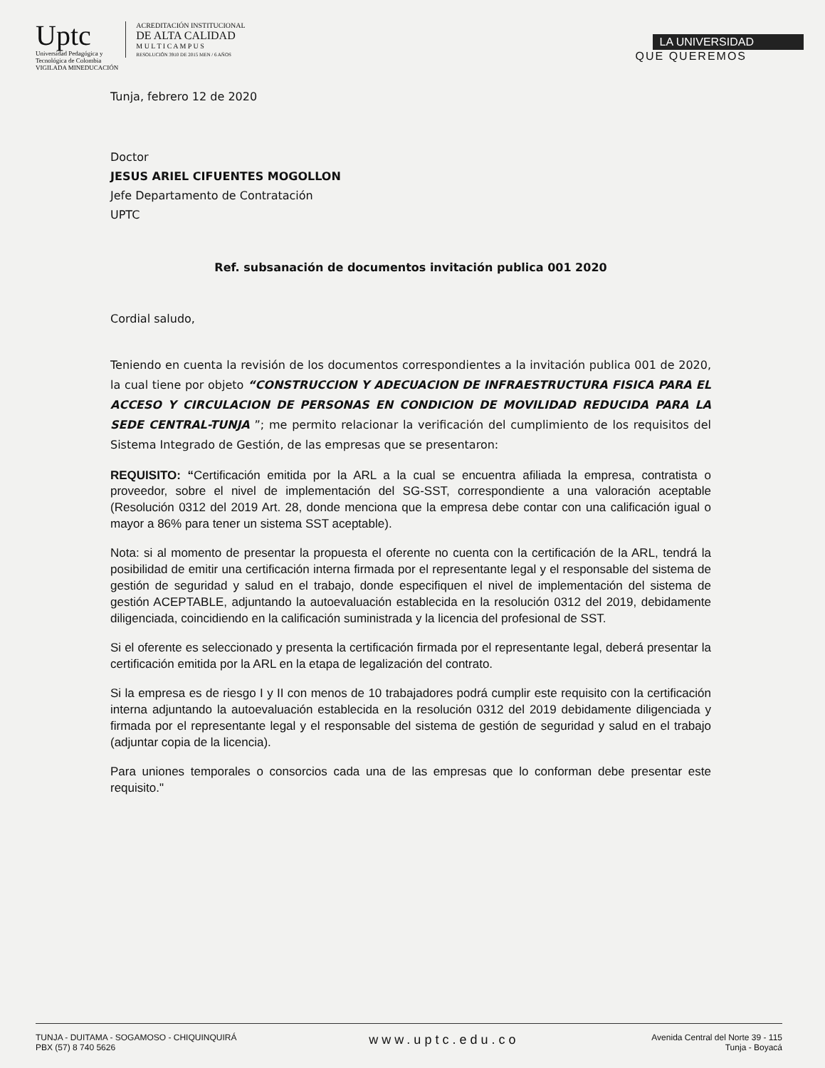Uptc
Universidad Pedagógica y
Tecnológica de Colombia
VIGILADA MINEDUCACIÓN
ACREDITACIÓN INSTITUCIONAL
DE ALTA CALIDAD
M U L T I C A M P U S
RESOLUCIÓN 3910 DE 2015 MEN / 6 AÑOS
LA UNIVERSIDAD
QUE QUEREMOS
Tunja, febrero 12 de 2020
Doctor
JESUS ARIEL CIFUENTES MOGOLLON
Jefe Departamento de Contratación
UPTC
Ref. subsanación de documentos invitación publica 001 2020
Cordial saludo,
Teniendo en cuenta la revisión de los documentos correspondientes a la invitación publica 001 de 2020, la cual tiene por objeto “CONSTRUCCION Y ADECUACION DE INFRAESTRUCTURA FISICA PARA EL ACCESO Y CIRCULACION DE PERSONAS EN CONDICION DE MOVILIDAD REDUCIDA PARA LA SEDE CENTRAL-TUNJA ”; me permito relacionar la verificación del cumplimiento de los requisitos del Sistema Integrado de Gestión, de las empresas que se presentaron:
REQUISITO: “Certificación emitida por la ARL a la cual se encuentra afiliada la empresa, contratista o proveedor, sobre el nivel de implementación del SG-SST, correspondiente a una valoración aceptable (Resolución 0312 del 2019 Art. 28, donde menciona que la empresa debe contar con una calificación igual o mayor a 86% para tener un sistema SST aceptable).
Nota: si al momento de presentar la propuesta el oferente no cuenta con la certificación de la ARL, tendrá la posibilidad de emitir una certificación interna firmada por el representante legal y el responsable del sistema de gestión de seguridad y salud en el trabajo, donde especifiquen el nivel de implementación del sistema de gestión ACEPTABLE, adjuntando la autoevaluación establecida en la resolución 0312 del 2019, debidamente diligenciada, coincidiendo en la calificación suministrada y la licencia del profesional de SST.
Si el oferente es seleccionado y presenta la certificación firmada por el representante legal, deberá presentar la certificación emitida por la ARL en la etapa de legalización del contrato.
Si la empresa es de riesgo I y II con menos de 10 trabajadores podrá cumplir este requisito con la certificación interna adjuntando la autoevaluación establecida en la resolución 0312 del 2019 debidamente diligenciada y firmada por el representante legal y el responsable del sistema de gestión de seguridad y salud en el trabajo (adjuntar copia de la licencia).
Para uniones temporales o consorcios cada una de las empresas que lo conforman debe presentar este requisito."
TUNJA - DUITAMA - SOGAMOSO - CHIQUINQUIRÁ
PBX (57) 8 740 5626
www.uptc.edu.co
Avenida Central del Norte 39 - 115
Tunja - Boyacá